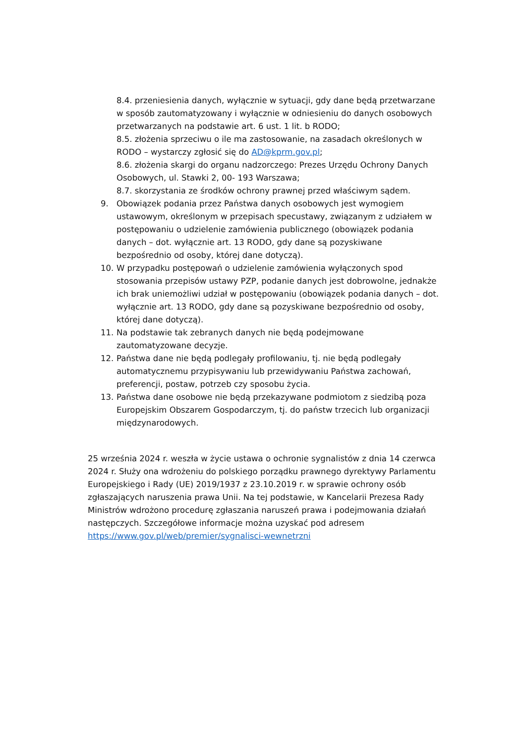8.4. przeniesienia danych, wyłącznie w sytuacji, gdy dane będą przetwarzane w sposób zautomatyzowany i wyłącznie w odniesieniu do danych osobowych przetwarzanych na podstawie art. 6 ust. 1 lit. b RODO;
8.5. złożenia sprzeciwu o ile ma zastosowanie, na zasadach określonych w RODO – wystarczy zgłosić się do AD@kprm.gov.pl;
8.6. złożenia skargi do organu nadzorczego: Prezes Urzędu Ochrony Danych Osobowych, ul. Stawki 2, 00- 193 Warszawa;
8.7. skorzystania ze środków ochrony prawnej przed właściwym sądem.
9. Obowiązek podania przez Państwa danych osobowych jest wymogiem ustawowym, określonym w przepisach specustawy, związanym z udziałem w postępowaniu o udzielenie zamówienia publicznego (obowiązek podania danych – dot. wyłącznie art. 13 RODO, gdy dane są pozyskiwane bezpośrednio od osoby, której dane dotyczą).
10. W przypadku postępowań o udzielenie zamówienia wyłączonych spod stosowania przepisów ustawy PZP, podanie danych jest dobrowolne, jednakże ich brak uniemożliwi udział w postępowaniu (obowiązek podania danych – dot. wyłącznie art. 13 RODO, gdy dane są pozyskiwane bezpośrednio od osoby, której dane dotyczą).
11. Na podstawie tak zebranych danych nie będą podejmowane zautomatyzowane decyzje.
12. Państwa dane nie będą podlegały profilowaniu, tj. nie będą podlegały automatycznemu przypisywaniu lub przewidywaniu Państwa zachowań, preferencji, postaw, potrzeb czy sposobu życia.
13. Państwa dane osobowe nie będą przekazywane podmiotom z siedzibą poza Europejskim Obszarem Gospodarczym, tj. do państw trzecich lub organizacji międzynarodowych.
25 września 2024 r. weszła w życie ustawa o ochronie sygnalistów z dnia 14 czerwca 2024 r. Służy ona wdrożeniu do polskiego porządku prawnego dyrektywy Parlamentu Europejskiego i Rady (UE) 2019/1937 z 23.10.2019 r. w sprawie ochrony osób zgłaszających naruszenia prawa Unii. Na tej podstawie, w Kancelarii Prezesa Rady Ministrów wdrożono procedurę zgłaszania naruszeń prawa i podejmowania działań następczych. Szczegółowe informacje można uzyskać pod adresem https://www.gov.pl/web/premier/sygnalisci-wewnetrzni